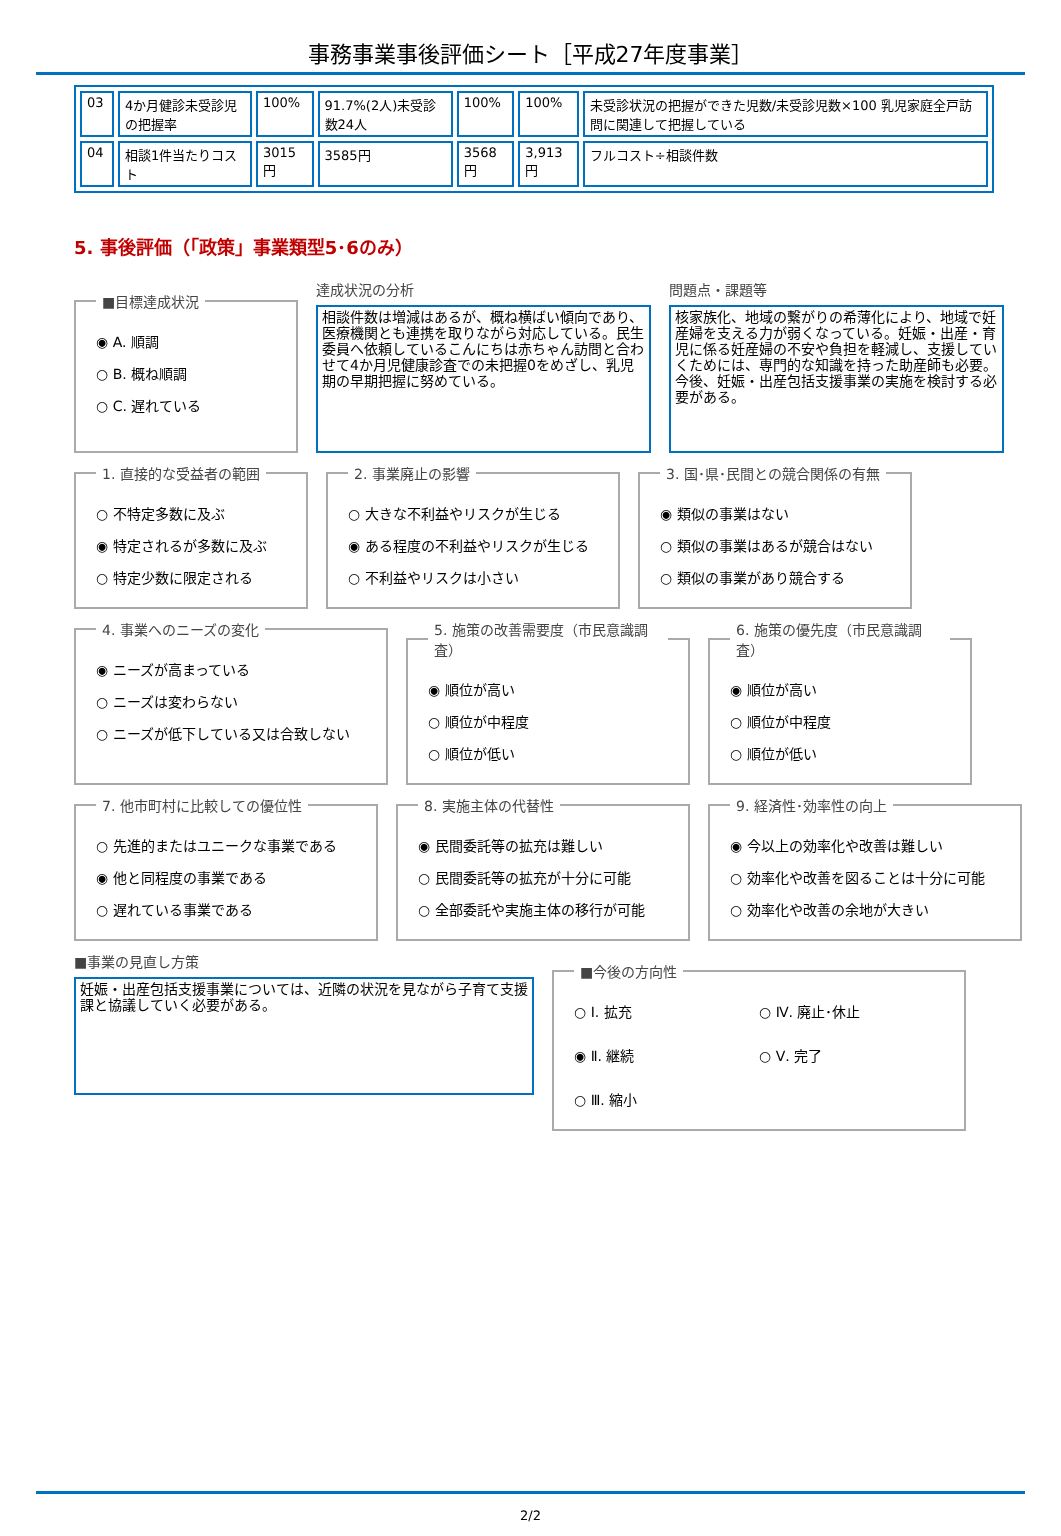事務事業事後評価シート［平成27年度事業］
| 03 | 4か月健診未受診児の把握率 | 100% | 91.7%(2人)未受診数24人 | 100% | 100% | 未受診状況の把握ができた児数/未受診児数×100 乳児家庭全戸訪問に関連して把握している |
| 04 | 相談1件当たりコスト | 3015円 | 3585円 | 3568円 | 3,913円 | フルコスト÷相談件数 |
5. 事後評価（「政策」事業類型5･6のみ）
■目標達成状況
◉ A. 順調
○ B. 概ね順調
○ C. 遅れている
達成状況の分析
相談件数は増減はあるが、概ね横ばい傾向であり、医療機関とも連携を取りながら対応している。民生委員へ依頼しているこんにちは赤ちゃん訪問と合わせて4か月児健康診査での未把握0をめざし、乳児期の早期把握に努めている。
問題点・課題等
核家族化、地域の繋がりの希薄化により、地域で妊産婦を支える力が弱くなっている。妊娠・出産・育児に係る妊産婦の不安や負担を軽減し、支援していくためには、専門的な知識を持った助産師も必要。今後、妊娠・出産包括支援事業の実施を検討する必要がある。
1. 直接的な受益者の範囲
○ 不特定多数に及ぶ
◉ 特定されるが多数に及ぶ
○ 特定少数に限定される
2. 事業廃止の影響
○ 大きな不利益やリスクが生じる
◉ ある程度の不利益やリスクが生じる
○ 不利益やリスクは小さい
3. 国･県･民間との競合関係の有無
◉ 類似の事業はない
○ 類似の事業はあるが競合はない
○ 類似の事業があり競合する
4. 事業へのニーズの変化
◉ ニーズが高まっている
○ ニーズは変わらない
○ ニーズが低下している又は合致しない
5. 施策の改善需要度（市民意識調査）
◉ 順位が高い
○ 順位が中程度
○ 順位が低い
6. 施策の優先度（市民意識調査）
◉ 順位が高い
○ 順位が中程度
○ 順位が低い
7. 他市町村に比較しての優位性
○ 先進的またはユニークな事業である
◉ 他と同程度の事業である
○ 遅れている事業である
8. 実施主体の代替性
◉ 民間委託等の拡充は難しい
○ 民間委託等の拡充が十分に可能
○ 全部委託や実施主体の移行が可能
9. 経済性･効率性の向上
◉ 今以上の効率化や改善は難しい
○ 効率化や改善を図ることは十分に可能
○ 効率化や改善の余地が大きい
■事業の見直し方策
妊娠・出産包括支援事業については、近隣の状況を見ながら子育て支援課と協議していく必要がある。
■今後の方向性
○ Ⅰ. 拡充
○ Ⅳ. 廃止･休止
◉ Ⅱ. 継続
○ Ⅴ. 完了
○ Ⅲ. 縮小
2/2